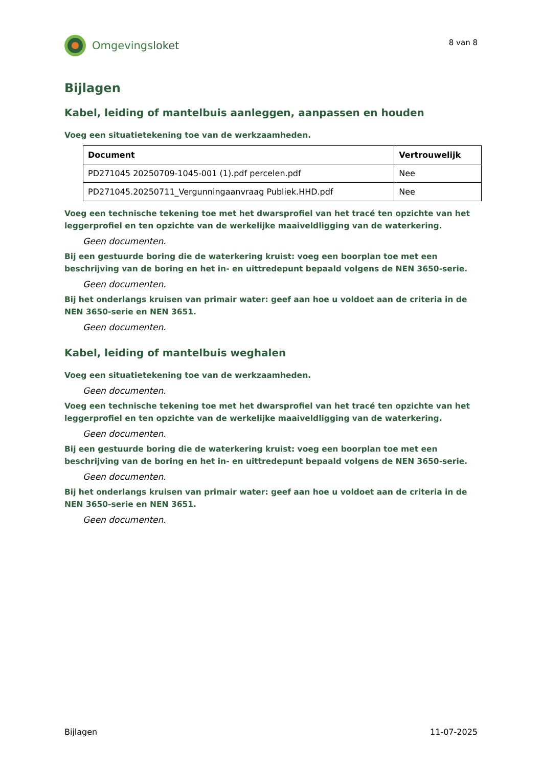Omgevingsloket
8 van 8
Bijlagen
Kabel, leiding of mantelbuis aanleggen, aanpassen en houden
Voeg een situatietekening toe van de werkzaamheden.
| Document | Vertrouwelijk |
| --- | --- |
| PD271045 20250709-1045-001 (1).pdf percelen.pdf | Nee |
| PD271045.20250711_Vergunningaanvraag Publiek.HHD.pdf | Nee |
Voeg een technische tekening toe met het dwarsprofiel van het tracé ten opzichte van het leggerprofiel en ten opzichte van de werkelijke maaiveldligging van de waterkering.
Geen documenten.
Bij een gestuurde boring die de waterkering kruist: voeg een boorplan toe met een beschrijving van de boring en het in- en uittredepunt bepaald volgens de NEN 3650-serie.
Geen documenten.
Bij het onderlangs kruisen van primair water: geef aan hoe u voldoet aan de criteria in de NEN 3650-serie en NEN 3651.
Geen documenten.
Kabel, leiding of mantelbuis weghalen
Voeg een situatietekening toe van de werkzaamheden.
Geen documenten.
Voeg een technische tekening toe met het dwarsprofiel van het tracé ten opzichte van het leggerprofiel en ten opzichte van de werkelijke maaiveldligging van de waterkering.
Geen documenten.
Bij een gestuurde boring die de waterkering kruist: voeg een boorplan toe met een beschrijving van de boring en het in- en uittredepunt bepaald volgens de NEN 3650-serie.
Geen documenten.
Bij het onderlangs kruisen van primair water: geef aan hoe u voldoet aan de criteria in de NEN 3650-serie en NEN 3651.
Geen documenten.
Bijlagen 11-07-2025